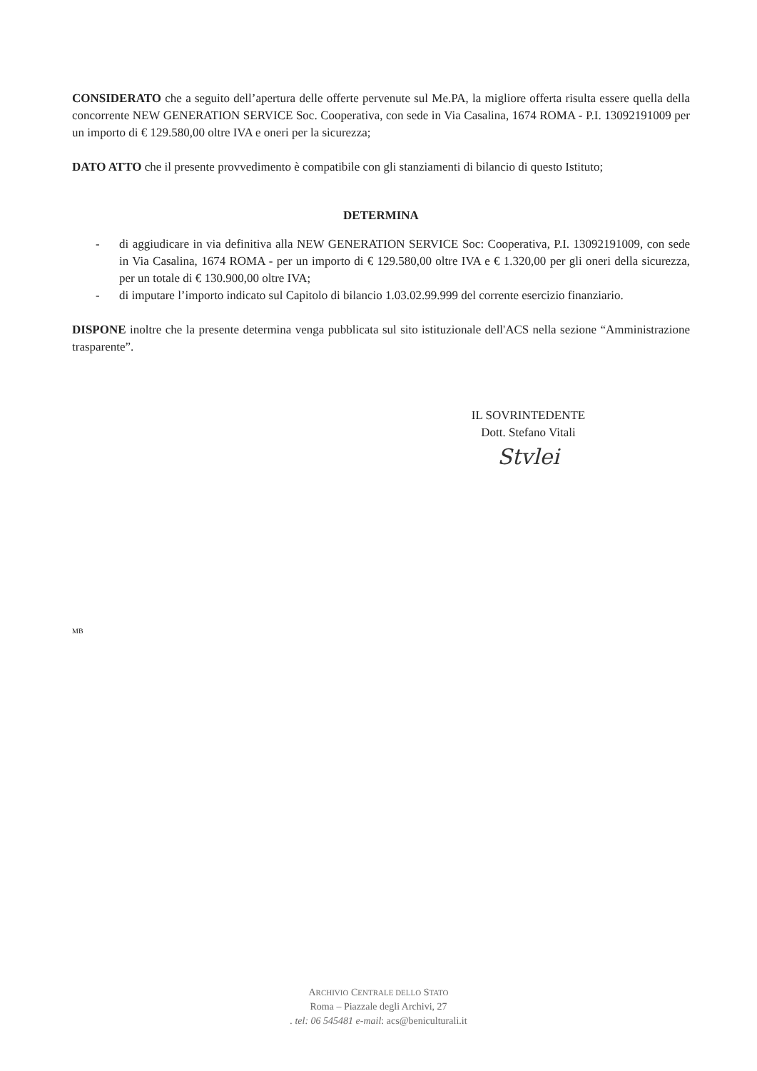CONSIDERATO che a seguito dell’apertura delle offerte pervenute sul Me.PA, la migliore offerta risulta essere quella della concorrente NEW GENERATION SERVICE Soc. Cooperativa, con sede in Via Casalina, 1674 ROMA - P.I. 13092191009 per un importo di € 129.580,00 oltre IVA e oneri per la sicurezza;
DATO ATTO che il presente provvedimento è compatibile con gli stanziamenti di bilancio di questo Istituto;
DETERMINA
- di aggiudicare in via definitiva alla NEW GENERATION SERVICE Soc: Cooperativa, P.I. 13092191009, con sede in Via Casalina, 1674 ROMA - per un importo di € 129.580,00 oltre IVA e € 1.320,00 per gli oneri della sicurezza, per un totale di € 130.900,00 oltre IVA;
- di imputare l’importo indicato sul Capitolo di bilancio 1.03.02.99.999 del corrente esercizio finanziario.
DISPONE inoltre che la presente determina venga pubblicata sul sito istituzionale dell'ACS nella sezione “Amministrazione trasparente”.
IL SOVRINTEDENTE
Dott. Stefano Vitali
Stvlei
MB
ARCHIVIO CENTRALE DELLO STATO
Roma – Piazzale degli Archivi, 27
. tel: 06 545481 e-mail: acs@beniculturali.it